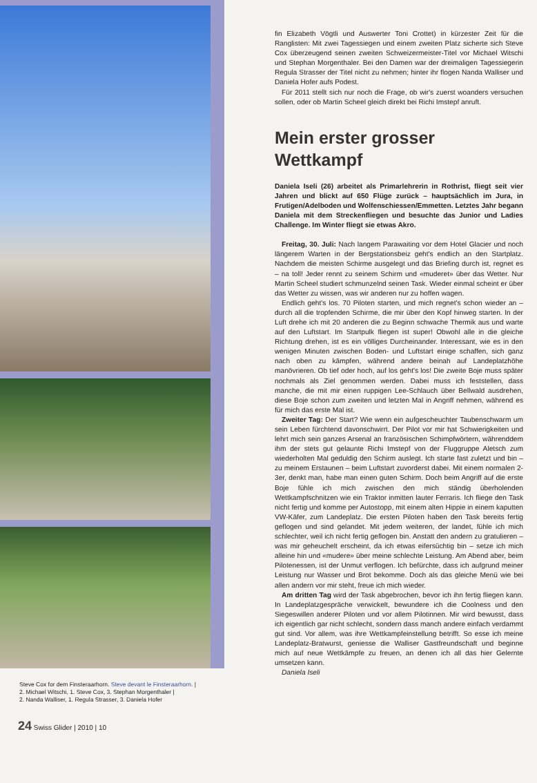Steve Cox for dem Finsteraarhorn. Steve devant le Finsteraarhorn. |
2. Michael Witschi, 1. Steve Cox, 3. Stephan Morgenthaler |
2. Nanda Walliser, 1. Regula Strasser, 3. Daniela Hofer
24 Swiss Glider | 2010 | 10
fin Elizabeth Vögtli und Auswerter Toni Crottet) in kürzester Zeit für die Ranglisten: Mit zwei Tagessiegen und einem zweiten Platz sicherte sich Steve Cox überzeugend seinen zweiten Schweizermeister-Titel vor Michael Witschi und Stephan Morgenthaler. Bei den Damen war der dreimaligen Tagessiegerin Regula Strasser der Titel nicht zu nehmen; hinter ihr flogen Nanda Walliser und Daniela Hofer aufs Podest.
Für 2011 stellt sich nur noch die Frage, ob wir's zuerst woanders versuchen sollen, oder ob Martin Scheel gleich direkt bei Richi Imstepf anruft.
Mein erster grosser Wettkampf
Daniela Iseli (26) arbeitet als Primarlehrerin in Rothrist, fliegt seit vier Jahren und blickt auf 650 Flüge zurück – hauptsächlich im Jura, in Frutigen/Adelboden und Wolfenschiessen/Emmetten. Letztes Jahr begann Daniela mit dem Streckenfliegen und besuchte das Junior und Ladies Challenge. Im Winter fliegt sie etwas Akro.
Freitag, 30. Juli: Nach langem Parawaiting vor dem Hotel Glacier und noch längerem Warten in der Bergstationsbeiz geht's endlich an den Startplatz. Nachdem die meisten Schirme ausgelegt und das Briefing durch ist, regnet es – na toll! Jeder rennt zu seinem Schirm und «muderet» über das Wetter. Nur Martin Scheel studiert schmunzelnd seinen Task. Wieder einmal scheint er über das Wetter zu wissen, was wir anderen nur zu hoffen wagen.
Endlich geht's los. 70 Piloten starten, und mich regnet's schon wieder an – durch all die tropfenden Schirme, die mir über den Kopf hinweg starten. In der Luft drehe ich mit 20 anderen die zu Beginn schwache Thermik aus und warte auf den Luftstart. Im Startpulk fliegen ist super! Obwohl alle in die gleiche Richtung drehen, ist es ein völliges Durcheinander. Interessant, wie es in den wenigen Minuten zwischen Boden- und Luftstart einige schaffen, sich ganz nach oben zu kämpfen, während andere beinah auf Landeplatzhöhe manövrieren. Ob tief oder hoch, auf los geht's los! Die zweite Boje muss später nochmals als Ziel genommen werden. Dabei muss ich feststellen, dass manche, die mit mir einen ruppigen Lee-Schlauch über Bellwald ausdrehen, diese Boje schon zum zweiten und letzten Mal in Angriff nehmen, während es für mich das erste Mal ist.
Zweiter Tag: Der Start? Wie wenn ein aufgescheuchter Taubenschwarm um sein Leben fürchtend davonschwirrt. Der Pilot vor mir hat Schwierigkeiten und lehrt mich sein ganzes Arsenal an französischen Schimpfwörtern, währenddem ihm der stets gut gelaunte Richi Imstepf von der Fluggruppe Aletsch zum wiederholten Mal geduldig den Schirm auslegt. Ich starte fast zuletzt und bin – zu meinem Erstaunen – beim Luftstart zuvorderst dabei. Mit einem normalen 2-3er, denkt man, habe man einen guten Schirm. Doch beim Angriff auf die erste Boje fühle ich mich zwischen den mich ständig überholenden Wettkampfschnitzen wie ein Traktor inmitten lauter Ferraris. Ich fliege den Task nicht fertig und komme per Autostopp, mit einem alten Hippie in einem kaputten VW-Käfer, zum Landeplatz. Die ersten Piloten haben den Task bereits fertig geflogen und sind gelandet. Mit jedem weiteren, der landet, fühle ich mich schlechter, weil ich nicht fertig geflogen bin. Anstatt den andern zu gratulieren – was mir geheuchelt erscheint, da ich etwas eifersüchtig bin – setze ich mich alleine hin und «mudere» über meine schlechte Leistung. Am Abend aber, beim Pilotenessen, ist der Unmut verflogen. Ich befürchte, dass ich aufgrund meiner Leistung nur Wasser und Brot bekomme. Doch als das gleiche Menü wie bei allen andern vor mir steht, freue ich mich wieder.
Am dritten Tag wird der Task abgebrochen, bevor ich ihn fertig fliegen kann. In Landeplatzgespräche verwickelt, bewundere ich die Coolness und den Siegeswillen anderer Piloten und vor allem Pilotinnen. Mir wird bewusst, dass ich eigentlich gar nicht schlecht, sondern dass manch andere einfach verdammt gut sind. Vor allem, was ihre Wettkampfeinstellung betrifft. So esse ich meine Landeplatz-Bratwurst, geniesse die Walliser Gastfreundschaft und beginne mich auf neue Wettkämpfe zu freuen, an denen ich all das hier Gelernte umsetzen kann.
Daniela Iseli